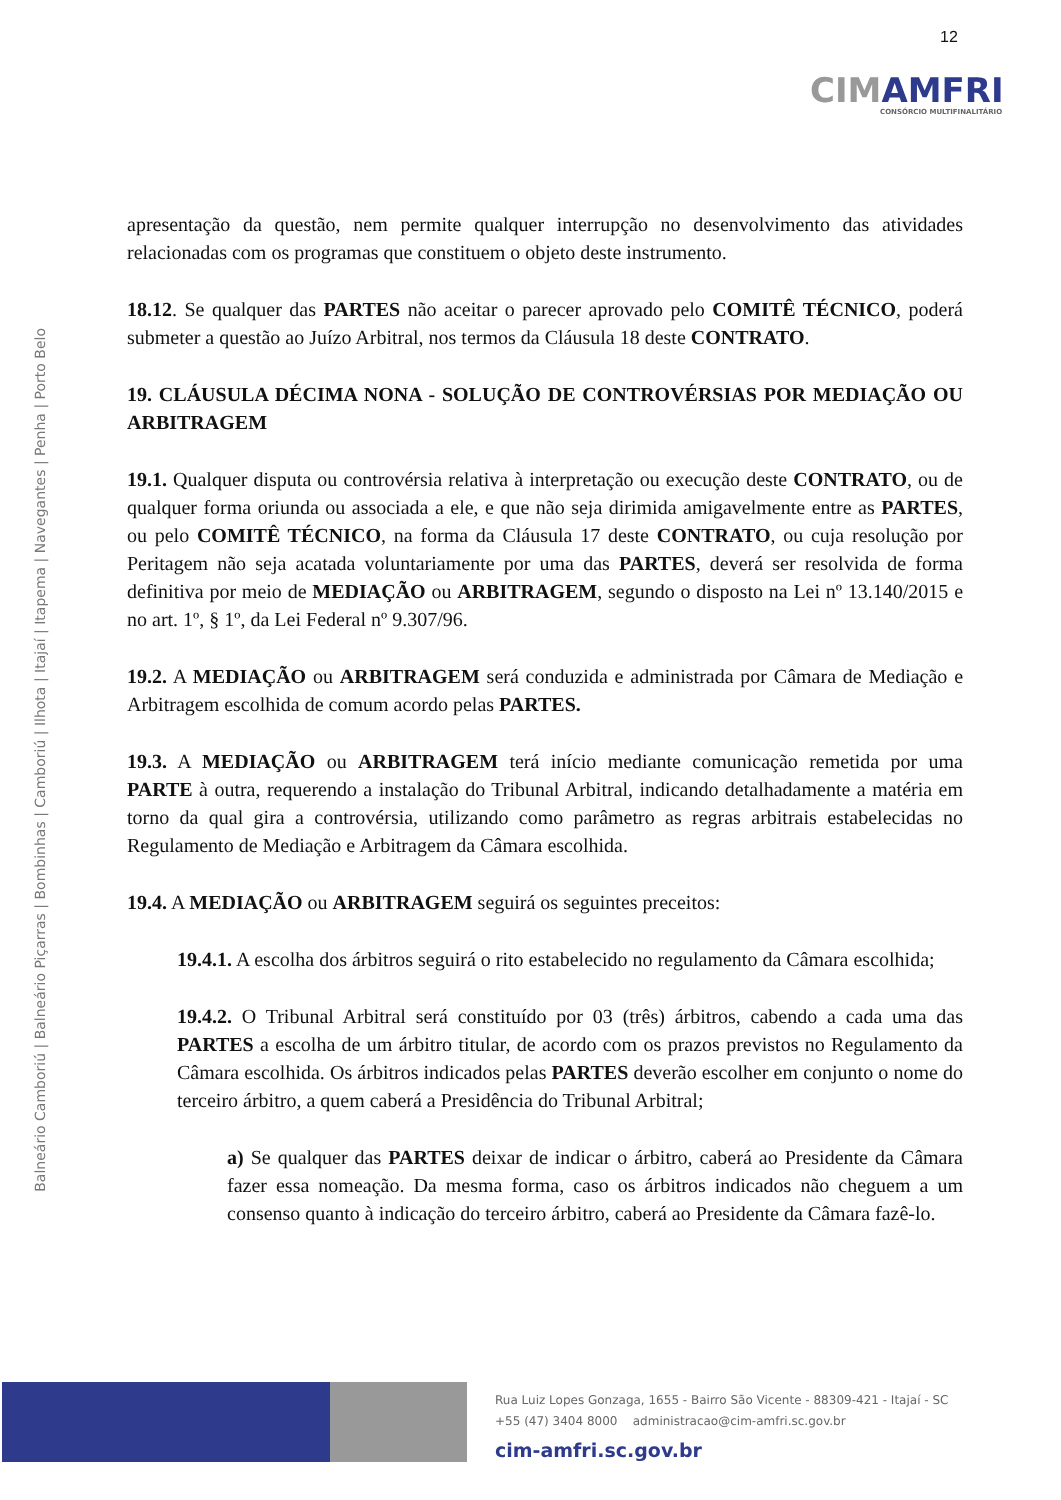CIMAMFRI
CONSÓRCIO MULTIFINALITÁRIO
12
Balneário Camboriú | Balneário Piçarras | Bombinhas | Camboriú | Ilhota | Itajaí | Itapema | Navegantes | Penha | Porto Belo
apresentação da questão, nem permite qualquer interrupção no desenvolvimento das atividades relacionadas com os programas que constituem o objeto deste instrumento.
18.12. Se qualquer das PARTES não aceitar o parecer aprovado pelo COMITÊ TÉCNICO, poderá submeter a questão ao Juízo Arbitral, nos termos da Cláusula 18 deste CONTRATO.
19. CLÁUSULA DÉCIMA NONA - SOLUÇÃO DE CONTROVÉRSIAS POR MEDIAÇÃO OU ARBITRAGEM
19.1. Qualquer disputa ou controvérsia relativa à interpretação ou execução deste CONTRATO, ou de qualquer forma oriunda ou associada a ele, e que não seja dirimida amigavelmente entre as PARTES, ou pelo COMITÊ TÉCNICO, na forma da Cláusula 17 deste CONTRATO, ou cuja resolução por Peritagem não seja acatada voluntariamente por uma das PARTES, deverá ser resolvida de forma definitiva por meio de MEDIAÇÃO ou ARBITRAGEM, segundo o disposto na Lei nº 13.140/2015 e no art. 1º, § 1º, da Lei Federal nº 9.307/96.
19.2. A MEDIAÇÃO ou ARBITRAGEM será conduzida e administrada por Câmara de Mediação e Arbitragem escolhida de comum acordo pelas PARTES.
19.3. A MEDIAÇÃO ou ARBITRAGEM terá início mediante comunicação remetida por uma PARTE à outra, requerendo a instalação do Tribunal Arbitral, indicando detalhadamente a matéria em torno da qual gira a controvérsia, utilizando como parâmetro as regras arbitrais estabelecidas no Regulamento de Mediação e Arbitragem da Câmara escolhida.
19.4. A MEDIAÇÃO ou ARBITRAGEM seguirá os seguintes preceitos:
19.4.1. A escolha dos árbitros seguirá o rito estabelecido no regulamento da Câmara escolhida;
19.4.2. O Tribunal Arbitral será constituído por 03 (três) árbitros, cabendo a cada uma das PARTES a escolha de um árbitro titular, de acordo com os prazos previstos no Regulamento da Câmara escolhida. Os árbitros indicados pelas PARTES deverão escolher em conjunto o nome do terceiro árbitro, a quem caberá a Presidência do Tribunal Arbitral;
a) Se qualquer das PARTES deixar de indicar o árbitro, caberá ao Presidente da Câmara fazer essa nomeação. Da mesma forma, caso os árbitros indicados não cheguem a um consenso quanto à indicação do terceiro árbitro, caberá ao Presidente da Câmara fazê-lo.
Rua Luiz Lopes Gonzaga, 1655 - Bairro São Vicente - 88309-421 - Itajaí - SC
+55 (47) 3404 8000 administracao@cim-amfri.sc.gov.br
cim-amfri.sc.gov.br